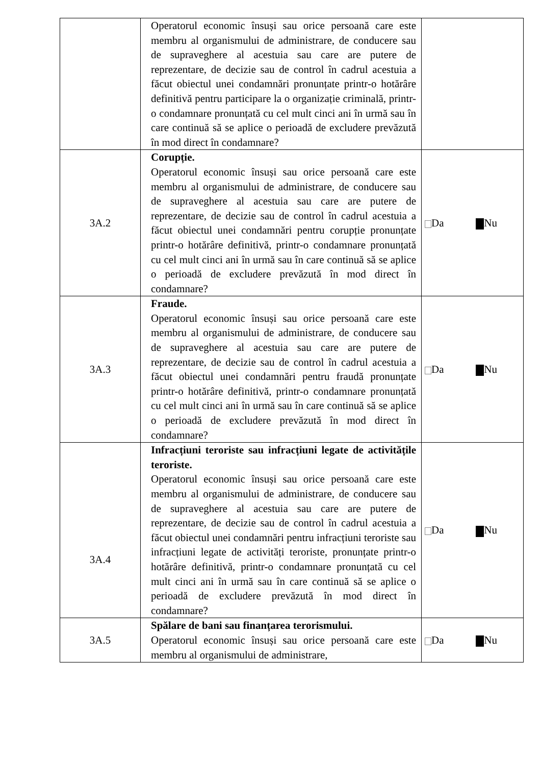| | Operatorul economic însuși sau orice persoană care este membru al organismului de administrare, de conducere sau de supraveghere al acestuia sau care are putere de reprezentare, de decizie sau de control în cadrul acestuia a făcut obiectul unei condamnări pronunțate printr-o hotărâre definitivă pentru participare la o organizație criminală, printr-o condamnare pronunțată cu cel mult cinci ani în urmă sau în care continuă să se aplice o perioadă de excludere prevăzută în mod direct în condamnare? | |
| 3A.2 | Corupție. Operatorul economic însuși sau orice persoană care este membru al organismului de administrare, de conducere sau de supraveghere al acestuia sau care are putere de reprezentare, de decizie sau de control în cadrul acestuia a făcut obiectul unei condamnări pentru corupție pronunțate printr-o hotărâre definitivă, printr-o condamnare pronunțată cu cel mult cinci ani în urmă sau în care continuă să se aplice o perioadă de excludere prevăzută în mod direct în condamnare? | Da Nu |
| 3A.3 | Fraude. Operatorul economic însuși sau orice persoană care este membru al organismului de administrare, de conducere sau de supraveghere al acestuia sau care are putere de reprezentare, de decizie sau de control în cadrul acestuia a făcut obiectul unei condamnări pentru fraudă pronunțate printr-o hotărâre definitivă, printr-o condamnare pronunțată cu cel mult cinci ani în urmă sau în care continuă să se aplice o perioadă de excludere prevăzută în mod direct în condamnare? | Da Nu |
| 3A.4 | Infracțiuni teroriste sau infracțiuni legate de activitățile teroriste. Operatorul economic însuși sau orice persoană care este membru al organismului de administrare, de conducere sau de supraveghere al acestuia sau care are putere de reprezentare, de decizie sau de control în cadrul acestuia a făcut obiectul unei condamnări pentru infracțiuni teroriste sau infracțiuni legate de activități teroriste, pronunțate printr-o hotărâre definitivă, printr-o condamnare pronunțată cu cel mult cinci ani în urmă sau în care continuă să se aplice o perioadă de excludere prevăzută în mod direct în condamnare? | Da Nu |
| 3A.5 | Spălare de bani sau finanțarea terorismului. Operatorul economic însuși sau orice persoană care este membru al organismului de administrare, | Da Nu |